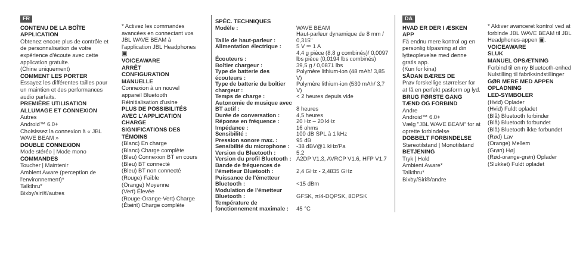FR
CONTENU DE LA BOÎTE
APPLICATION
Obtenez encore plus de contrôle et de personnalisation de votre expérience d'écoute avec cette application gratuite.
(Chine uniquement)
COMMENT LES PORTER
Essayez les différentes tailles pour un maintien et des performances audio parfaits.
PREMIÈRE UTILISATION
ALLUMAGE ET CONNEXION
Autres
Android™ 6.0+
Choisissez la connexion à « JBL WAVE BEAM »
DOUBLE CONNEXION
Mode stéréo | Mode mono
COMMANDES
Toucher | Maintenir
Ambient Aware (perception de l'environnement)*
Talkthru*
Bixby/siri®/autres
* Activez les commandes avancées en connectant vos JBL WAVE BEAM à l'application JBL Headphones ▣.
VOICEAWARE
ARRÊT
CONFIGURATION MANUELLE
Connexion à un nouvel appareil Bluetooth
Réinitialisation d'usine
PLUS DE POSSIBILITÉS AVEC L'APPLICATION
CHARGE
SIGNIFICATIONS DES TÉMOINS
(Blanc) En charge
(Blanc) Charge complète
(Bleu) Connexion BT en cours
(Bleu) BT connecté
(Bleu) BT non connecté
(Rouge) Faible
(Orange) Moyenne
(Vert) Élevée
(Rouge-Orange-Vert) Charge
(Éteint) Charge complète
SPÉC. TECHNIQUES
| Modèle : | WAVE BEAM |
| Taille de haut-parleur : | Haut-parleur dynamique de 8 mm / 0,315" |
| Alimentation électrique : | 5 V ⎓ 1 A |
| Écouteurs : | 4,4 g pièce (8,8 g combinés)/ 0,0097 lbs pièce (0,0194 lbs combinés) |
| Boîtier chargeur : | 39,5 g / 0,0871 lbs |
| Type de batterie des écouteurs : | Polymère lithium-ion (48 mAh/ 3,85 V) |
| Type de batterie du boîtier chargeur : | Polymère lithium-ion (530 mAh/ 3,7 V) |
| Temps de charge : | < 2 heures depuis vide |
| Autonomie de musique avec BT actif : | 8 heures |
| Durée de conversation : | 4,5 heures |
| Réponse en fréquence : | 20 Hz – 20 kHz |
| Impédance : | 16 ohms |
| Sensibilité : | 100 dB SPL à 1 kHz |
| Pression sonore max. : | 95 dB |
| Sensibilité du microphone : | -38 dBV@1 kHz/Pa |
| Version du Bluetooth : | 5.2 |
| Version du profil Bluetooth : | A2DP V1.3, AVRCP V1.6, HFP V1.7 |
| Bande de fréquences de l'émetteur Bluetooth : | 2,4 GHz - 2,4835 GHz |
| Puissance de l'émetteur Bluetooth : | <15 dBm |
| Modulation de l'émetteur Bluetooth : | GFSK, π/4-DQPSK, 8DPSK |
| Température de fonctionnement maximale : | 45 °C |
DA
HVAD ER DER I ÆSKEN
APP
Få endnu mere kontrol og en personlig tilpasning af din lytteoplevelse med denne gratis app.
(Kun for kina)
SÅDAN BÆRES DE
Prøv forskellige størrelser for at få en perfekt pasform og lyd.
BRUG FØRSTE GANG
TÆND OG FORBIND
Andre
Android™ 6.0+
Vælg "JBL WAVE BEAM" for at oprette forbindelse
DOBBELT FORBINDELSE
Stereotilstand | Monotilstand
BETJENING
Tryk | Hold
Ambient Aware*
Talkthru*
Bixby/Siri®/andre
* Aktiver avanceret kontrol ved at forbinde JBL WAVE BEAM til JBL Headphones-appen ▣.
VOICEAWARE
SLUK
MANUEL OPSÆTNING
Forbind til en ny Bluetooth-enhed
Nulstilling til fabriksindstillinger
GØR MERE MED APPEN
OPLADNING
LED-SYMBOLER
(Hvid) Oplader
(Hvid) Fuldt opladet
(Blå) Bluetooth forbinder
(Blå) Bluetooth forbundet
(Blå) Bluetooth ikke forbundet
(Rød) Lav
(Orange) Mellem
(Grøn) Høj
(Rød-orange-grøn) Oplader
(Slukket) Fuldt opladet